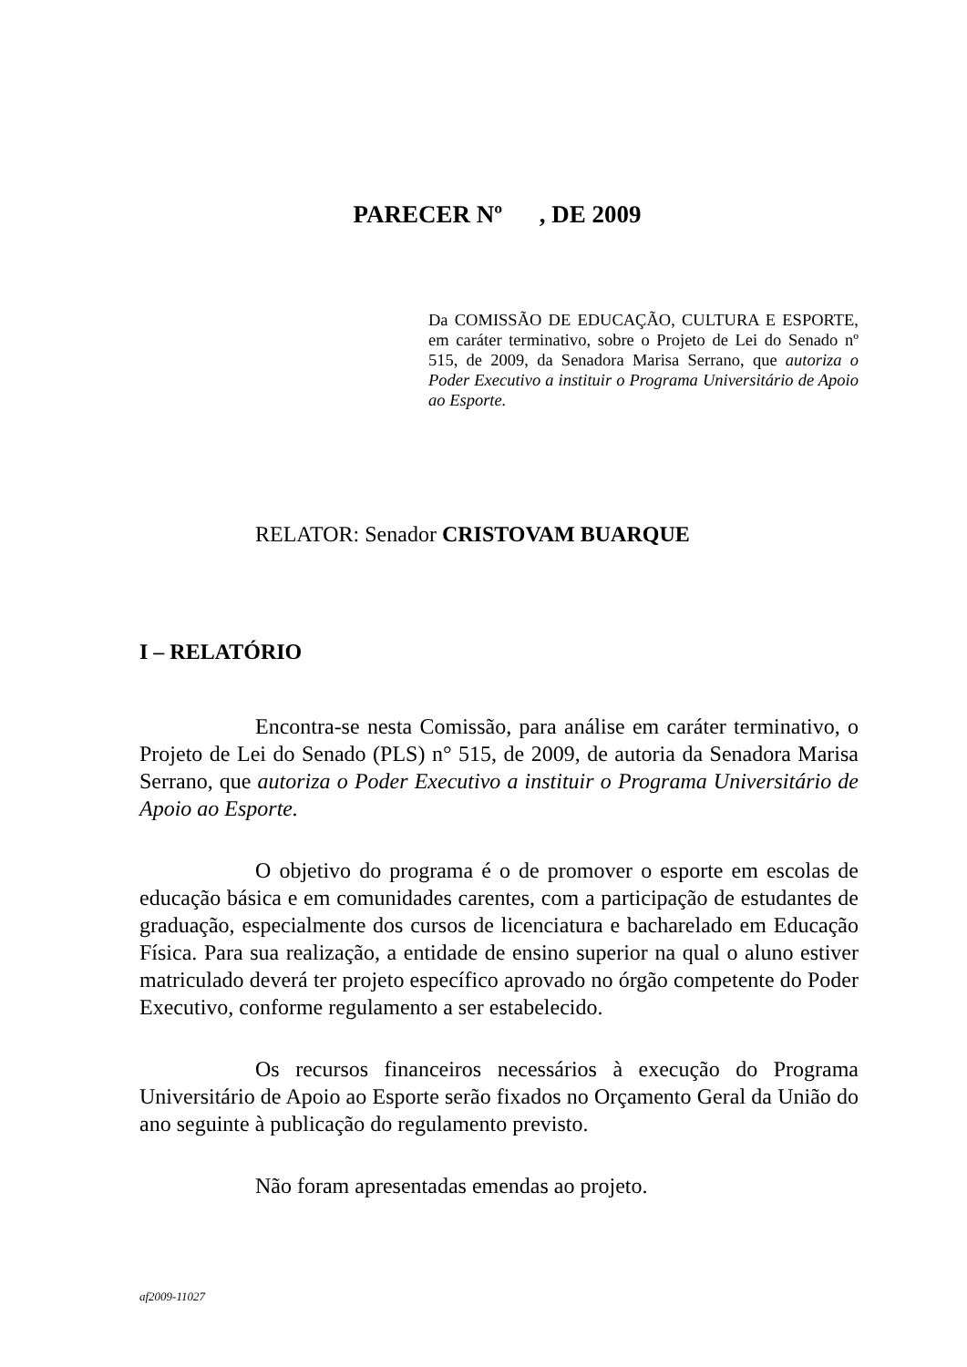PARECER Nº , DE 2009
Da COMISSÃO DE EDUCAÇÃO, CULTURA E ESPORTE, em caráter terminativo, sobre o Projeto de Lei do Senado nº 515, de 2009, da Senadora Marisa Serrano, que autoriza o Poder Executivo a instituir o Programa Universitário de Apoio ao Esporte.
RELATOR: Senador CRISTOVAM BUARQUE
I – RELATÓRIO
Encontra-se nesta Comissão, para análise em caráter terminativo, o Projeto de Lei do Senado (PLS) n° 515, de 2009, de autoria da Senadora Marisa Serrano, que autoriza o Poder Executivo a instituir o Programa Universitário de Apoio ao Esporte.
O objetivo do programa é o de promover o esporte em escolas de educação básica e em comunidades carentes, com a participação de estudantes de graduação, especialmente dos cursos de licenciatura e bacharelado em Educação Física. Para sua realização, a entidade de ensino superior na qual o aluno estiver matriculado deverá ter projeto específico aprovado no órgão competente do Poder Executivo, conforme regulamento a ser estabelecido.
Os recursos financeiros necessários à execução do Programa Universitário de Apoio ao Esporte serão fixados no Orçamento Geral da União do ano seguinte à publicação do regulamento previsto.
Não foram apresentadas emendas ao projeto.
af2009-11027